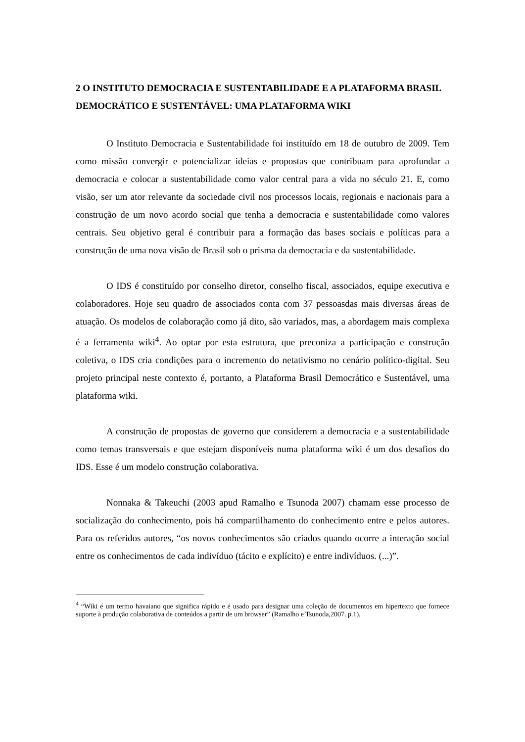2 O INSTITUTO DEMOCRACIA E SUSTENTABILIDADE E A PLATAFORMA BRASIL DEMOCRÁTICO E SUSTENTÁVEL: UMA PLATAFORMA WIKI
O Instituto Democracia e Sustentabilidade foi instituído em 18 de outubro de 2009. Tem como missão convergir e potencializar ideias e propostas que contribuam para aprofundar a democracia e colocar a sustentabilidade como valor central para a vida no século 21. E, como visão, ser um ator relevante da sociedade civil nos processos locais, regionais e nacionais para a construção de um novo acordo social que tenha a democracia e sustentabilidade como valores centrais. Seu objetivo geral é contribuir para a formação das bases sociais e políticas para a construção de uma nova visão de Brasil sob o prisma da democracia e da sustentabilidade.
O IDS é constituído por conselho diretor, conselho fiscal, associados, equipe executiva e colaboradores. Hoje seu quadro de associados conta com 37 pessoasdas mais diversas áreas de atuação. Os modelos de colaboração como já dito, são variados, mas, a abordagem mais complexa é a ferramenta wiki<sup>4</sup>. Ao optar por esta estrutura, que preconiza a participação e construção coletiva, o IDS cria condições para o incremento do netativismo no cenário político-digital. Seu projeto principal neste contexto é, portanto, a Plataforma Brasil Democrático e Sustentável, uma plataforma wiki.
A construção de propostas de governo que considerem a democracia e a sustentabilidade como temas transversais e que estejam disponíveis numa plataforma wiki é um dos desafios do IDS. Esse é um modelo construção colaborativa.
Nonnaka & Takeuchi (2003 apud Ramalho e Tsunoda 2007) chamam esse processo de socialização do conhecimento, pois há compartilhamento do conhecimento entre e pelos autores. Para os referidos autores, “os novos conhecimentos são criados quando ocorre a interação social entre os conhecimentos de cada indivíduo (tácito e explícito) e entre indivíduos. (...)”.
<sup>4</sup> “Wiki é um termo havaiano que significa rápido e é usado para designar uma coleção de documentos em hipertexto que fornece suporte à produção colaborativa de conteúdos a partir de um browser” (Ramalho e Tsunoda,2007. p.1),